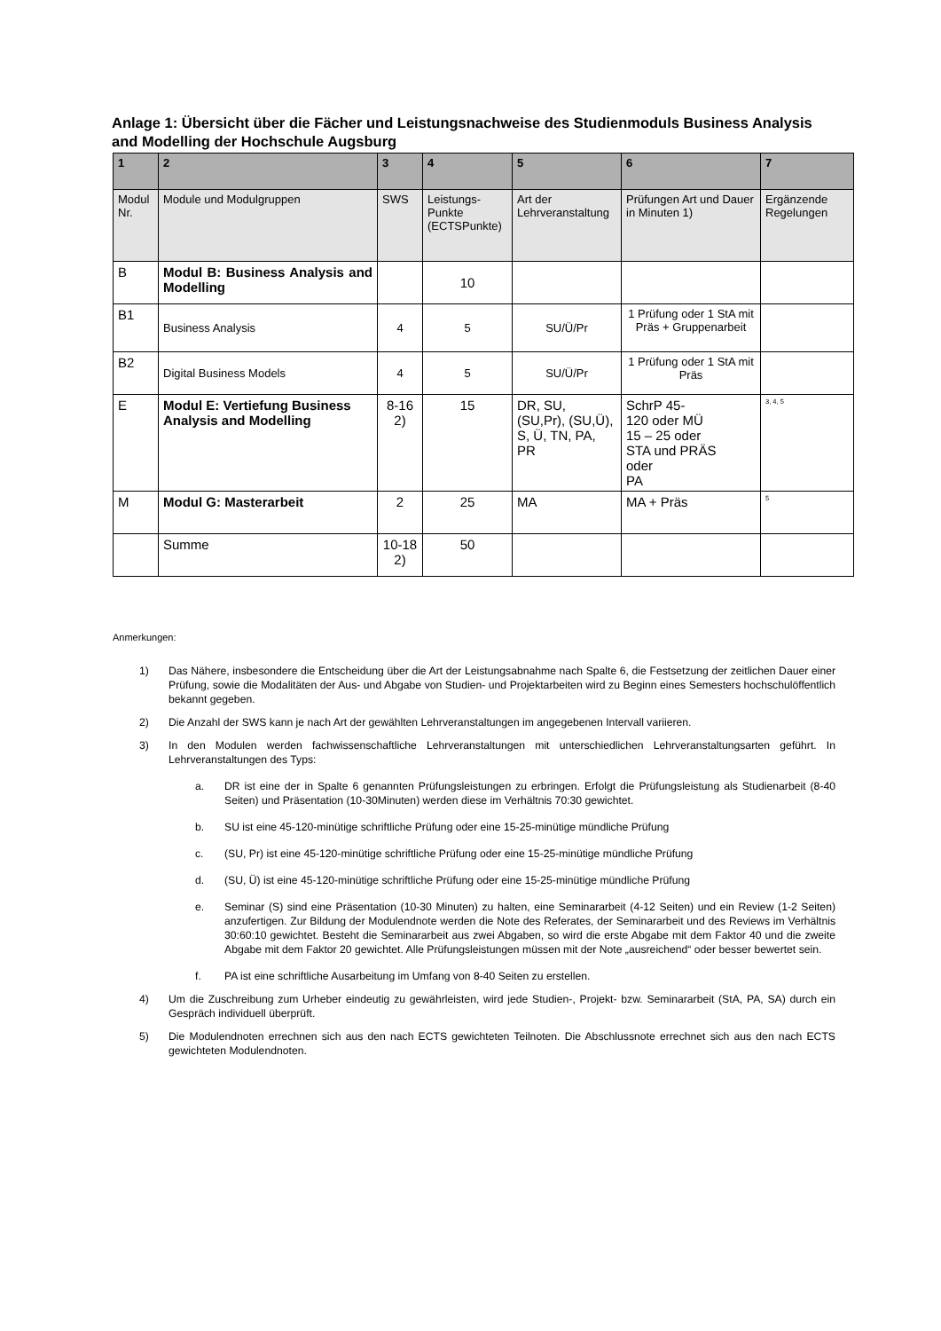Anlage 1: Übersicht über die Fächer und Leistungsnachweise des Studienmoduls Business Analysis and Modelling der Hochschule Augsburg
| 1 | 2 | 3 | 4 | 5 | 6 | 7 |
| Modul Nr. | Module und Modulgruppen | SWS | Leistungs-Punkte (ECTSPunkte) | Art der Lehrveranstaltung | Prüfungen Art und Dauer in Minuten 1) | Ergänzende Regelungen |
| B | Modul B: Business Analysis and Modelling | | 10 | | | |
| B1 | Business Analysis | 4 | 5 | SU/Ü/Pr | 1 Prüfung oder 1 StA mit Präs + Gruppenarbeit | |
| B2 | Digital Business Models | 4 | 5 | SU/Ü/Pr | 1 Prüfung oder 1 StA mit Präs | |
| E | Modul E: Vertiefung Business Analysis and Modelling | 8-16 2) | 15 | DR, SU, (SU,Pr), (SU,Ü), S, Ü, TN, PA, PR | SchrP 45- 120 oder MÜ 15 – 25 oder STA und PRÄS oder PA | <sup>3, 4, 5</sup> |
| M | Modul G: Masterarbeit | 2 | 25 | MA | MA + Präs | <sup>5</sup> |
| | Summe | 10-18 2) | 50 | | | |
Anmerkungen:
1) Das Nähere, insbesondere die Entscheidung über die Art der Leistungsabnahme nach Spalte 6, die Festsetzung der zeitlichen Dauer einer Prüfung, sowie die Modalitäten der Aus- und Abgabe von Studien- und Projektarbeiten wird zu Beginn eines Semesters hochschulöffentlich bekannt gegeben.
2) Die Anzahl der SWS kann je nach Art der gewählten Lehrveranstaltungen im angegebenen Intervall variieren.
3) In den Modulen werden fachwissenschaftliche Lehrveranstaltungen mit unterschiedlichen Lehrveranstaltungsarten geführt. In Lehrveranstaltungen des Typs:
a. DR ist eine der in Spalte 6 genannten Prüfungsleistungen zu erbringen. Erfolgt die Prüfungsleistung als Studienarbeit (8-40 Seiten) und Präsentation (10-30Minuten) werden diese im Verhältnis 70:30 gewichtet.
b. SU ist eine 45-120-minütige schriftliche Prüfung oder eine 15-25-minütige mündliche Prüfung
c. (SU, Pr) ist eine 45-120-minütige schriftliche Prüfung oder eine 15-25-minütige mündliche Prüfung
d. (SU, Ü) ist eine 45-120-minütige schriftliche Prüfung oder eine 15-25-minütige mündliche Prüfung
e. Seminar (S) sind eine Präsentation (10-30 Minuten) zu halten, eine Seminararbeit (4-12 Seiten) und ein Review (1-2 Seiten) anzufertigen. Zur Bildung der Modulendnote werden die Note des Referates, der Seminararbeit und des Reviews im Verhältnis 30:60:10 gewichtet. Besteht die Seminararbeit aus zwei Abgaben, so wird die erste Abgabe mit dem Faktor 40 und die zweite Abgabe mit dem Faktor 20 gewichtet. Alle Prüfungsleistungen müssen mit der Note „ausreichend“ oder besser bewertet sein.
f. PA ist eine schriftliche Ausarbeitung im Umfang von 8-40 Seiten zu erstellen.
4) Um die Zuschreibung zum Urheber eindeutig zu gewährleisten, wird jede Studien-, Projekt- bzw. Seminararbeit (StA, PA, SA) durch ein Gespräch individuell überprüft.
5) Die Modulendnoten errechnen sich aus den nach ECTS gewichteten Teilnoten. Die Abschlussnote errechnet sich aus den nach ECTS gewichteten Modulendnoten.